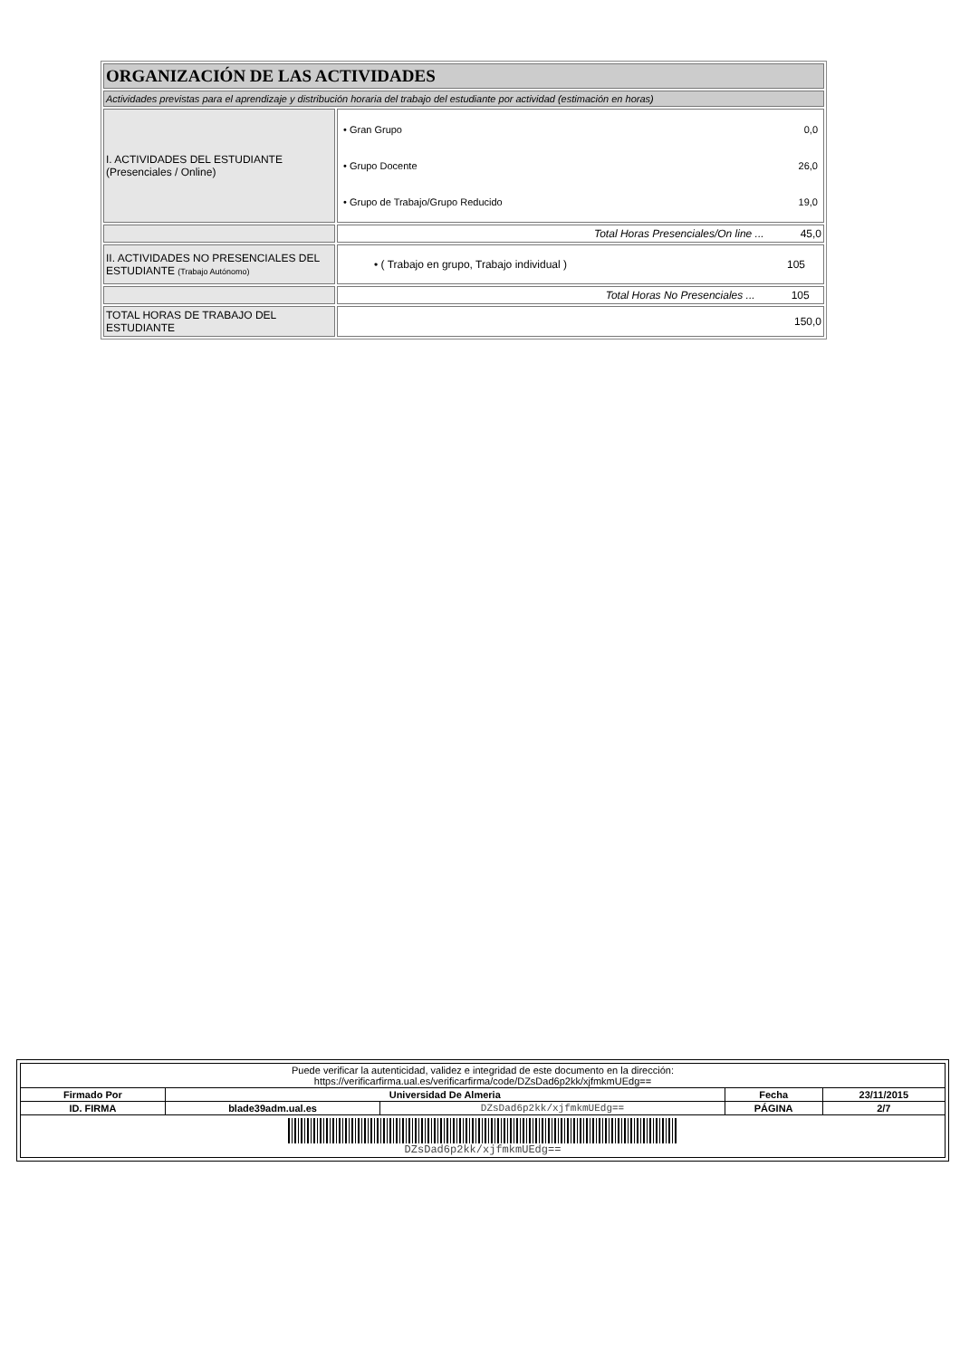| ORGANIZACIÓN DE LAS ACTIVIDADES | |
| Actividades previstas para el aprendizaje y distribución horaria del trabajo del estudiante por actividad (estimación en horas) | |
| I. ACTIVIDADES DEL ESTUDIANTE (Presenciales / Online) | / • Gran Grupo / 0,0 / / • Grupo Docente / 26,0 / / • Grupo de Trabajo/Grupo Reducido / 19,0 / |
| | Total Horas Presenciales/On line ... 45,0 |
| II. ACTIVIDADES NO PRESENCIALES DEL ESTUDIANTE (Trabajo Autónomo) | • ( Trabajo en grupo, Trabajo individual ) 105 |
| | Total Horas No Presenciales ... 105 |
| TOTAL HORAS DE TRABAJO DEL ESTUDIANTE | 150,0 |
| Puede verificar la autenticidad, validez e integridad de este documento en la dirección: https://verificarfirma.ual.es/verificarfirma/code/DZsDad6p2kk/xjfmkmUEdg== | | | | |
| Firmado Por | Universidad De Almeria | | Fecha | 23/11/2015 |
| ID. FIRMA | blade39adm.ual.es | DZsDad6p2kk/xjfmkmUEdg== | PÁGINA | 2/7 |
| DZsDad6p2kk/xjfmkmUEdg== | | | | |